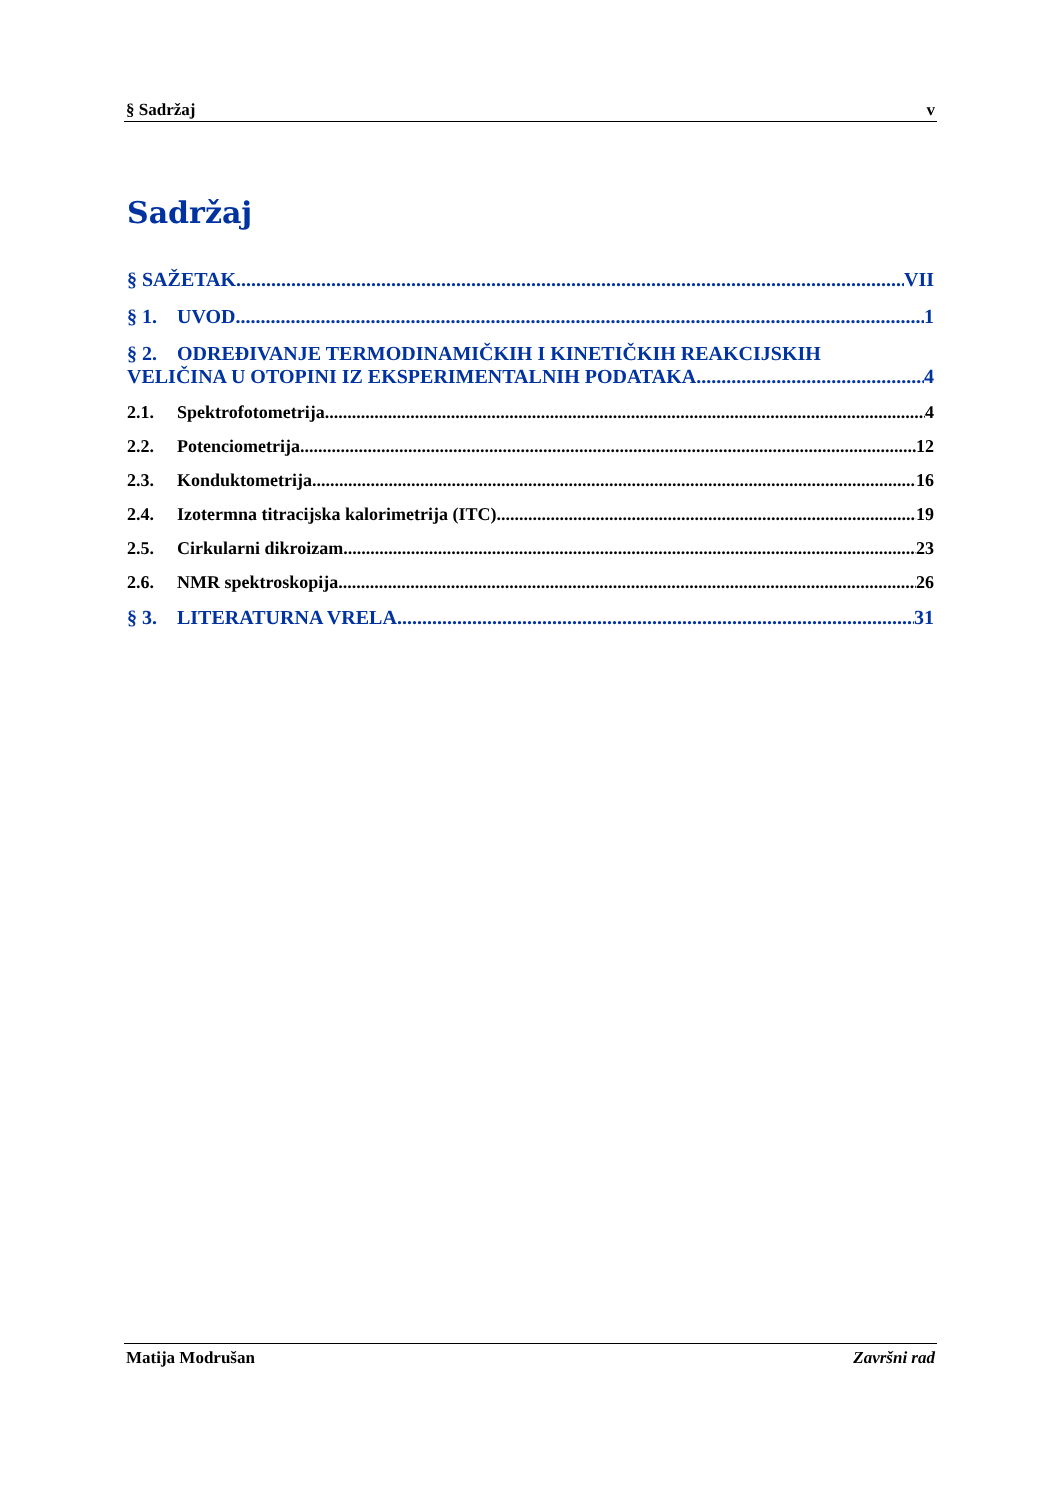§ Sadržaj v
Sadržaj
§ SAŽETAK VII
§ 1. UVOD 1
§ 2. ODREĐIVANJE TERMODINAMIČKIH I KINETIČKIH REAKCIJSKIH
VELIČINA U OTOPINI IZ EKSPERIMENTALNIH PODATAKA 4
2.1. Spektrofotometrija 4
2.2. Potenciometrija 12
2.3. Konduktometrija 16
2.4. Izotermna titracijska kalorimetrija (ITC) 19
2.5. Cirkularni dikroizam 23
2.6. NMR spektroskopija 26
§ 3. LITERATURNA VRELA 31
Matija Modrušan Završni rad